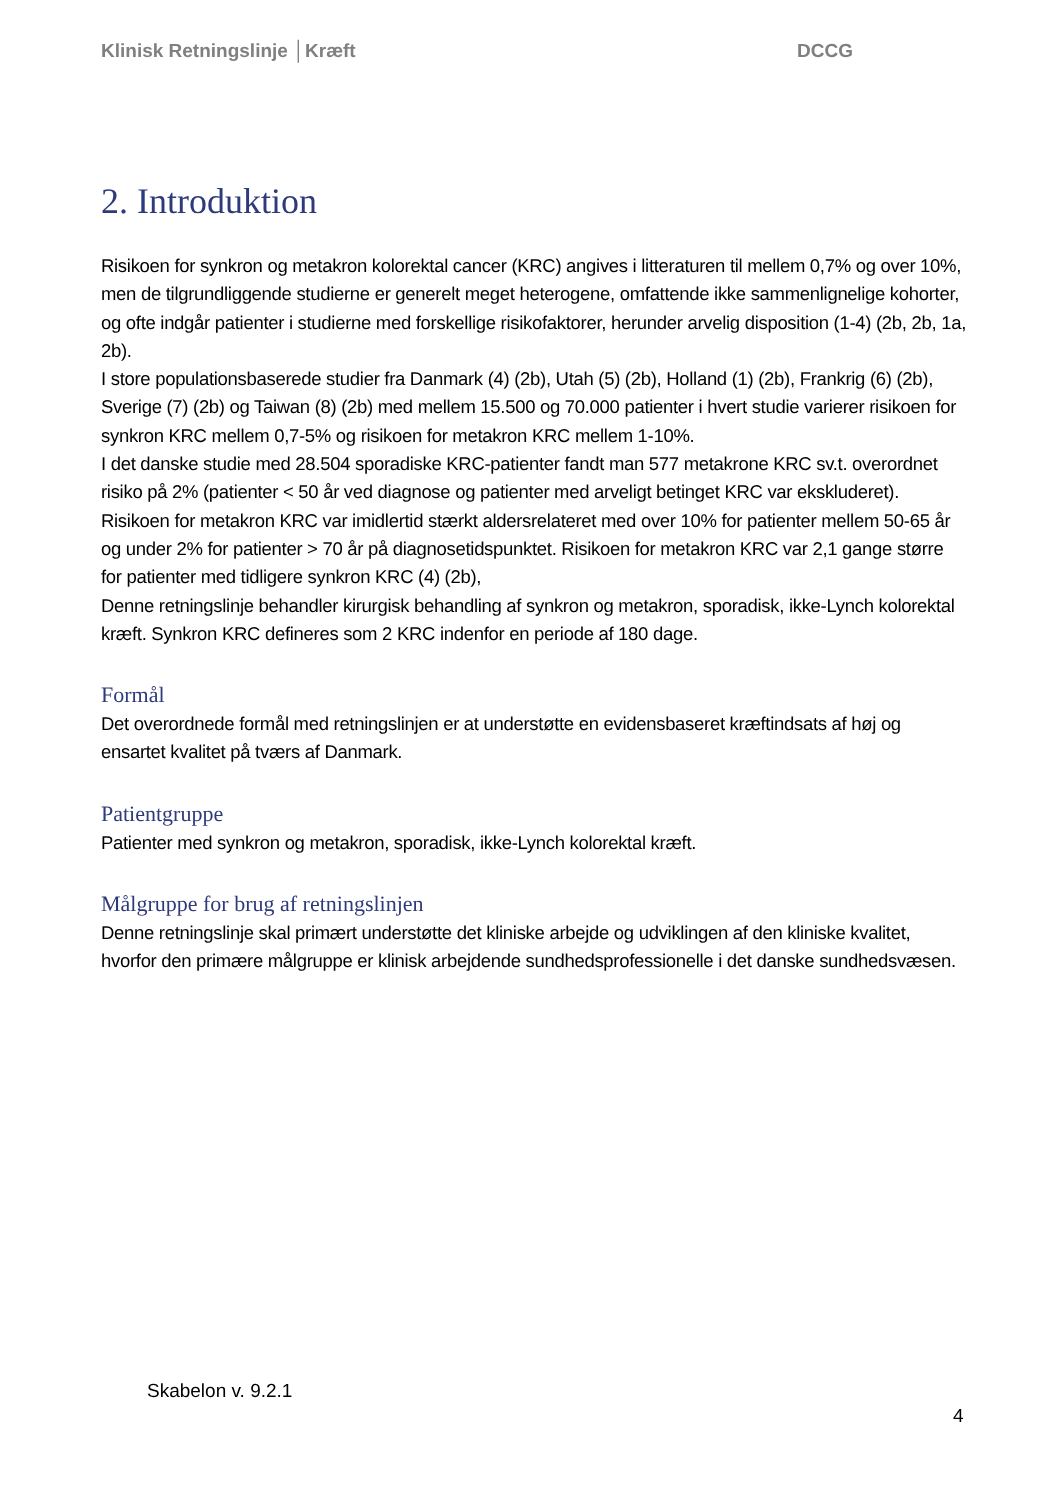Klinisk Retningslinje │Kræft DCCG
2. Introduktion
Risikoen for synkron og metakron kolorektal cancer (KRC) angives i litteraturen til mellem 0,7% og over 10%, men de tilgrundliggende studierne er generelt meget heterogene, omfattende ikke sammenlignelige kohorter, og ofte indgår patienter i studierne med forskellige risikofaktorer, herunder arvelig disposition (1-4) (2b, 2b, 1a, 2b).
I store populationsbaserede studier fra Danmark (4) (2b), Utah (5) (2b), Holland (1) (2b), Frankrig (6) (2b), Sverige (7) (2b) og Taiwan (8) (2b) med mellem 15.500 og 70.000 patienter i hvert studie varierer risikoen for synkron KRC mellem 0,7-5% og risikoen for metakron KRC mellem 1-10%.
I det danske studie med 28.504 sporadiske KRC-patienter fandt man 577 metakrone KRC sv.t. overordnet risiko på 2% (patienter < 50 år ved diagnose og patienter med arveligt betinget KRC var ekskluderet). Risikoen for metakron KRC var imidlertid stærkt aldersrelateret med over 10% for patienter mellem 50-65 år og under 2% for patienter > 70 år på diagnosetidspunktet. Risikoen for metakron KRC var 2,1 gange større for patienter med tidligere synkron KRC (4) (2b),
Denne retningslinje behandler kirurgisk behandling af synkron og metakron, sporadisk, ikke-Lynch kolorektal kræft. Synkron KRC defineres som 2 KRC indenfor en periode af 180 dage.
Formål
Det overordnede formål med retningslinjen er at understøtte en evidensbaseret kræftindsats af høj og ensartet kvalitet på tværs af Danmark.
Patientgruppe
Patienter med synkron og metakron, sporadisk, ikke-Lynch kolorektal kræft.
Målgruppe for brug af retningslinjen
Denne retningslinje skal primært understøtte det kliniske arbejde og udviklingen af den kliniske kvalitet, hvorfor den primære målgruppe er klinisk arbejdende sundhedsprofessionelle i det danske sundhedsvæsen.
Skabelon v. 9.2.1
4